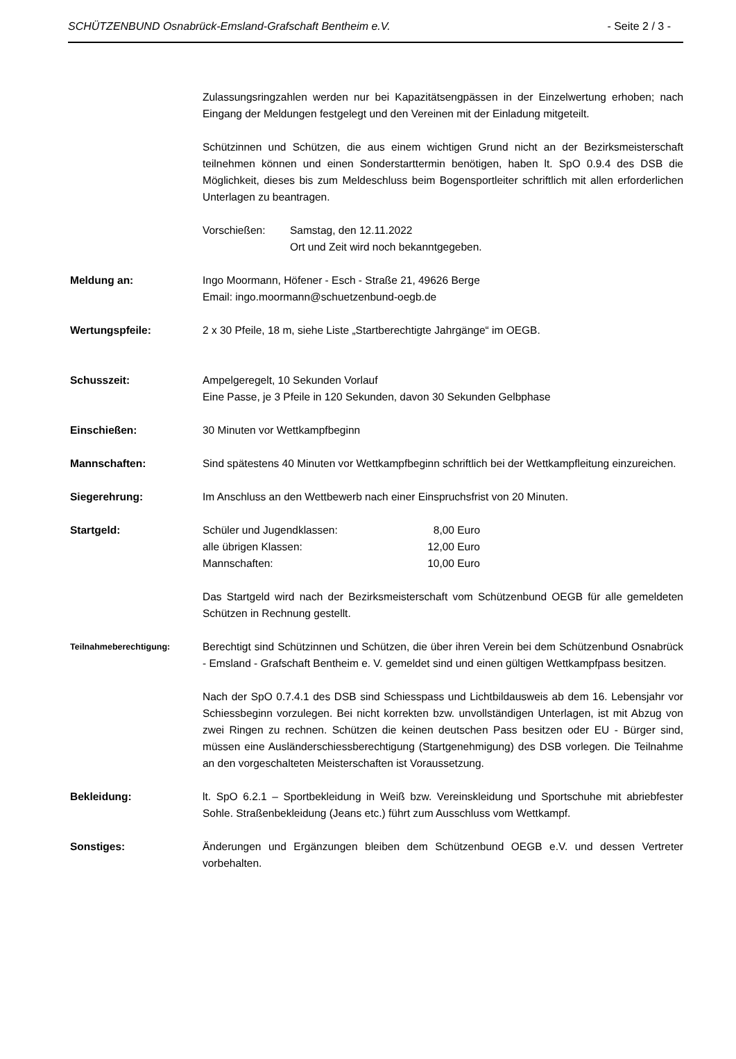SCHÜTZENBUND Osnabrück-Emsland-Grafschaft Bentheim e.V. - Seite 2 / 3 -
Zulassungsringzahlen werden nur bei Kapazitätsengpässen in der Einzelwertung erhoben; nach Eingang der Meldungen festgelegt und den Vereinen mit der Einladung mitgeteilt.
Schützinnen und Schützen, die aus einem wichtigen Grund nicht an der Bezirksmeisterschaft teilnehmen können und einen Sonderstarttermin benötigen, haben lt. SpO 0.9.4 des DSB die Möglichkeit, dieses bis zum Meldeschluss beim Bogensportleiter schriftlich mit allen erforderlichen Unterlagen zu beantragen.
| Vorschießen: | Samstag, den 12.11.2022 Ort und Zeit wird noch bekanntgegeben. |
Meldung an: Ingo Moormann, Höfener - Esch - Straße 21, 49626 Berge
Email: ingo.moormann@schuetzenbund-oegb.de
Wertungspfeile: 2 x 30 Pfeile, 18 m, siehe Liste „Startberechtigte Jahrgänge“ im OEGB.
Schusszeit: Ampelgeregelt, 10 Sekunden Vorlauf
Eine Passe, je 3 Pfeile in 120 Sekunden, davon 30 Sekunden Gelbphase
Einschießen: 30 Minuten vor Wettkampfbeginn
Mannschaften: Sind spätestens 40 Minuten vor Wettkampfbeginn schriftlich bei der Wettkampfleitung einzureichen.
Siegerehrung: Im Anschluss an den Wettbewerb nach einer Einspruchsfrist von 20 Minuten.
Startgeld:
| Schüler und Jugendklassen: | 8,00 Euro |
| alle übrigen Klassen: | 12,00 Euro |
| Mannschaften: | 10,00 Euro |
Das Startgeld wird nach der Bezirksmeisterschaft vom Schützenbund OEGB für alle gemeldeten Schützen in Rechnung gestellt.
Teilnahmeberechtigung:
Berechtigt sind Schützinnen und Schützen, die über ihren Verein bei dem Schützenbund Osnabrück - Emsland - Grafschaft Bentheim e. V. gemeldet sind und einen gültigen Wettkampfpass besitzen.
Nach der SpO 0.7.4.1 des DSB sind Schiesspass und Lichtbildausweis ab dem 16. Lebensjahr vor Schiessbeginn vorzulegen. Bei nicht korrekten bzw. unvollständigen Unterlagen, ist mit Abzug von zwei Ringen zu rechnen. Schützen die keinen deutschen Pass besitzen oder EU - Bürger sind, müssen eine Ausländerschiessberechtigung (Startgenehmigung) des DSB vorlegen. Die Teilnahme an den vorgeschalteten Meisterschaften ist Voraussetzung.
Bekleidung: lt. SpO 6.2.1 – Sportbekleidung in Weiß bzw. Vereinskleidung und Sportschuhe mit abriebfester Sohle. Straßenbekleidung (Jeans etc.) führt zum Ausschluss vom Wettkampf.
Sonstiges: Änderungen und Ergänzungen bleiben dem Schützenbund OEGB e.V. und dessen Vertreter vorbehalten.